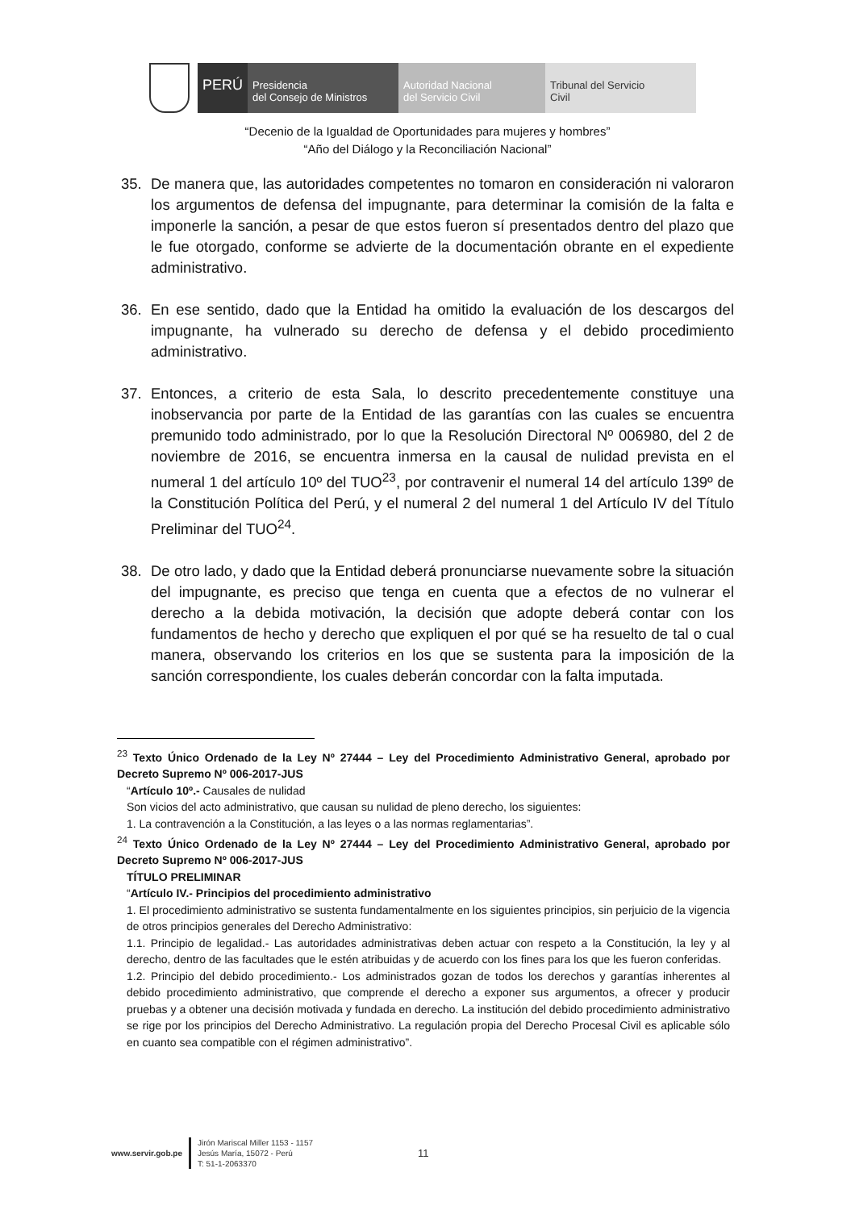PERÚ Presidencia
del Consejo de Ministros
Autoridad Nacional
del Servicio Civil
Tribunal del Servicio
Civil
“Decenio de la Igualdad de Oportunidades para mujeres y hombres”
“Año del Diálogo y la Reconciliación Nacional”
35. De manera que, las autoridades competentes no tomaron en consideración ni valoraron los argumentos de defensa del impugnante, para determinar la comisión de la falta e imponerle la sanción, a pesar de que estos fueron sí presentados dentro del plazo que le fue otorgado, conforme se advierte de la documentación obrante en el expediente administrativo.
36. En ese sentido, dado que la Entidad ha omitido la evaluación de los descargos del impugnante, ha vulnerado su derecho de defensa y el debido procedimiento administrativo.
37. Entonces, a criterio de esta Sala, lo descrito precedentemente constituye una inobservancia por parte de la Entidad de las garantías con las cuales se encuentra premunido todo administrado, por lo que la Resolución Directoral Nº 006980, del 2 de noviembre de 2016, se encuentra inmersa en la causal de nulidad prevista en el numeral 1 del artículo 10º del TUO<sup>23</sup>, por contravenir el numeral 14 del artículo 139º de la Constitución Política del Perú, y el numeral 2 del numeral 1 del Artículo IV del Título Preliminar del TUO<sup>24</sup>.
38. De otro lado, y dado que la Entidad deberá pronunciarse nuevamente sobre la situación del impugnante, es preciso que tenga en cuenta que a efectos de no vulnerar el derecho a la debida motivación, la decisión que adopte deberá contar con los fundamentos de hecho y derecho que expliquen el por qué se ha resuelto de tal o cual manera, observando los criterios en los que se sustenta para la imposición de la sanción correspondiente, los cuales deberán concordar con la falta imputada.
<sup>23</sup> Texto Único Ordenado de la Ley Nº 27444 – Ley del Procedimiento Administrativo General, aprobado por Decreto Supremo Nº 006-2017-JUS
“Artículo 10º.- Causales de nulidad
Son vicios del acto administrativo, que causan su nulidad de pleno derecho, los siguientes:
1. La contravención a la Constitución, a las leyes o a las normas reglamentarias”.
<sup>24</sup> Texto Único Ordenado de la Ley Nº 27444 – Ley del Procedimiento Administrativo General, aprobado por Decreto Supremo Nº 006-2017-JUS
TÍTULO PRELIMINAR
“Artículo IV.- Principios del procedimiento administrativo
1. El procedimiento administrativo se sustenta fundamentalmente en los siguientes principios, sin perjuicio de la vigencia de otros principios generales del Derecho Administrativo:
1.1. Principio de legalidad.- Las autoridades administrativas deben actuar con respeto a la Constitución, la ley y al derecho, dentro de las facultades que le estén atribuidas y de acuerdo con los fines para los que les fueron conferidas.
1.2. Principio del debido procedimiento.- Los administrados gozan de todos los derechos y garantías inherentes al debido procedimiento administrativo, que comprende el derecho a exponer sus argumentos, a ofrecer y producir pruebas y a obtener una decisión motivada y fundada en derecho. La institución del debido procedimiento administrativo se rige por los principios del Derecho Administrativo. La regulación propia del Derecho Procesal Civil es aplicable sólo en cuanto sea compatible con el régimen administrativo”.
www.servir.gob.pe
Jirón Mariscal Miller 1153 - 1157
Jesús María, 15072 - Perú
T: 51-1-2063370
11